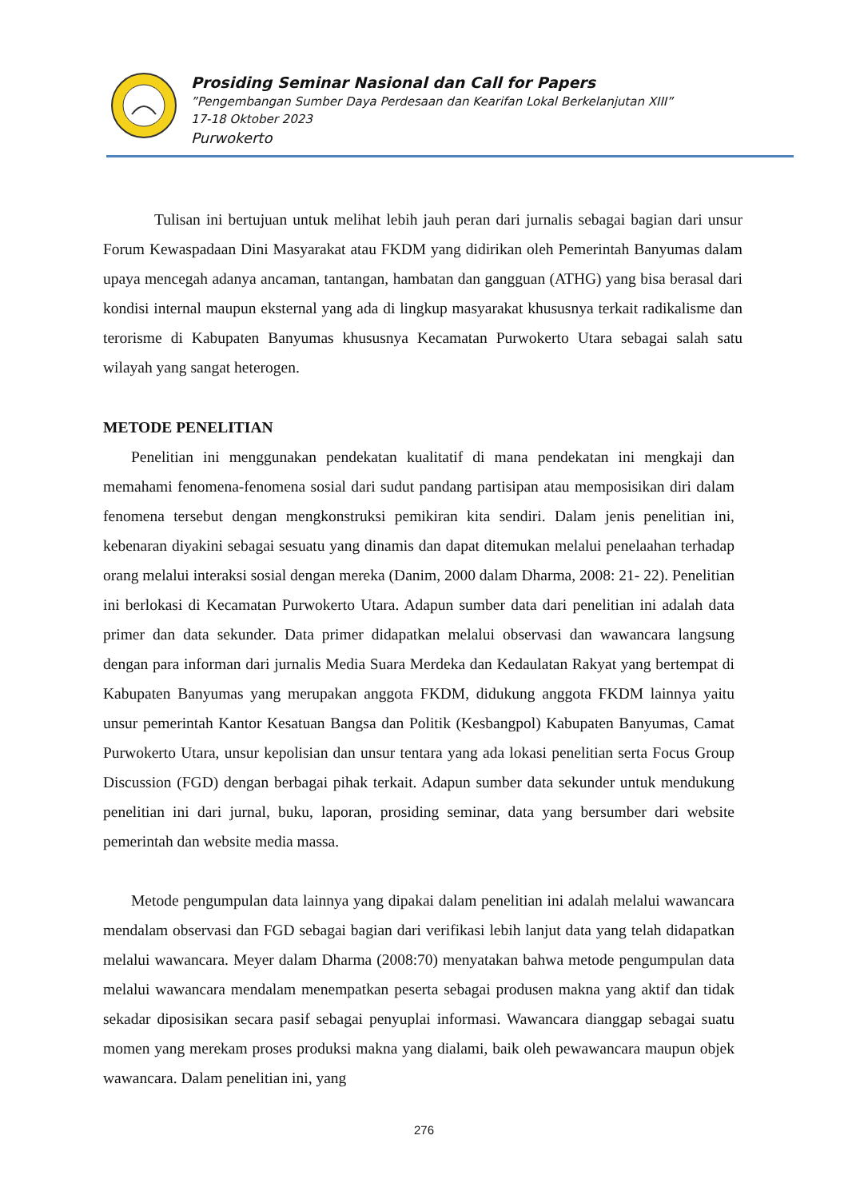Prosiding Seminar Nasional dan Call for Papers
”Pengembangan Sumber Daya Perdesaan dan Kearifan Lokal Berkelanjutan XIII”
17-18 Oktober 2023
Purwokerto
Tulisan ini bertujuan untuk melihat lebih jauh peran dari jurnalis sebagai bagian dari unsur Forum Kewaspadaan Dini Masyarakat atau FKDM yang didirikan oleh Pemerintah Banyumas dalam upaya mencegah adanya ancaman, tantangan, hambatan dan gangguan (ATHG) yang bisa berasal dari kondisi internal maupun eksternal yang ada di lingkup masyarakat khususnya terkait radikalisme dan terorisme di Kabupaten Banyumas khususnya Kecamatan Purwokerto Utara sebagai salah satu wilayah yang sangat heterogen.
METODE PENELITIAN
Penelitian ini menggunakan pendekatan kualitatif di mana pendekatan ini mengkaji dan memahami fenomena-fenomena sosial dari sudut pandang partisipan atau memposisikan diri dalam fenomena tersebut dengan mengkonstruksi pemikiran kita sendiri. Dalam jenis penelitian ini, kebenaran diyakini sebagai sesuatu yang dinamis dan dapat ditemukan melalui penelaahan terhadap orang melalui interaksi sosial dengan mereka (Danim, 2000 dalam Dharma, 2008: 21- 22). Penelitian ini berlokasi di Kecamatan Purwokerto Utara. Adapun sumber data dari penelitian ini adalah data primer dan data sekunder. Data primer didapatkan melalui observasi dan wawancara langsung dengan para informan dari jurnalis Media Suara Merdeka dan Kedaulatan Rakyat yang bertempat di Kabupaten Banyumas yang merupakan anggota FKDM, didukung anggota FKDM lainnya yaitu unsur pemerintah Kantor Kesatuan Bangsa dan Politik (Kesbangpol) Kabupaten Banyumas, Camat Purwokerto Utara, unsur kepolisian dan unsur tentara yang ada lokasi penelitian serta Focus Group Discussion (FGD) dengan berbagai pihak terkait. Adapun sumber data sekunder untuk mendukung penelitian ini dari jurnal, buku, laporan, prosiding seminar, data yang bersumber dari website pemerintah dan website media massa.
Metode pengumpulan data lainnya yang dipakai dalam penelitian ini adalah melalui wawancara mendalam observasi dan FGD sebagai bagian dari verifikasi lebih lanjut data yang telah didapatkan melalui wawancara. Meyer dalam Dharma (2008:70) menyatakan bahwa metode pengumpulan data melalui wawancara mendalam menempatkan peserta sebagai produsen makna yang aktif dan tidak sekadar diposisikan secara pasif sebagai penyuplai informasi. Wawancara dianggap sebagai suatu momen yang merekam proses produksi makna yang dialami, baik oleh pewawancara maupun objek wawancara. Dalam penelitian ini, yang
276